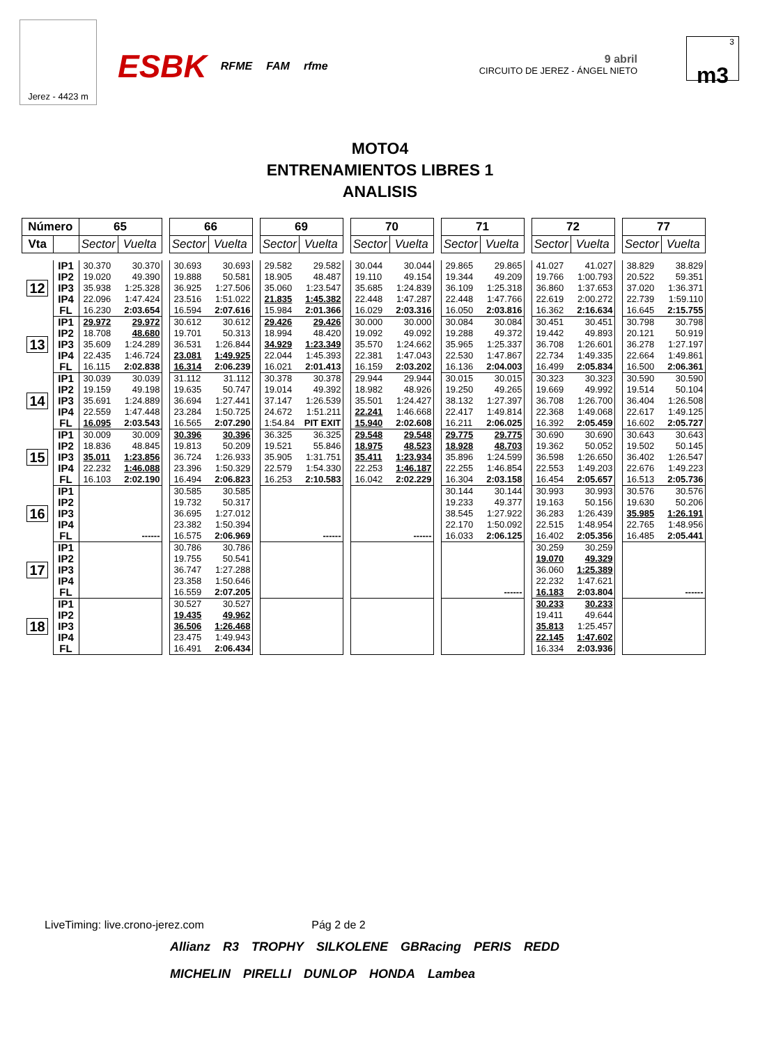Jerez - 4423 m
ESBK RFME FAM rfme
9 abril
CIRCUITO DE JEREZ - ÁNGEL NIETO
3
m3
MOTO4
ENTRENAMIENTOS LIBRES 1
ANALISIS
| Número | | 65 | | | 66 | | | 69 | | | 70 | | | 71 | | | 72 | | | 77 | |
| Vta | | Sector | Vuelta | | Sector | Vuelta | | Sector | Vuelta | | Sector | Vuelta | | Sector | Vuelta | | Sector | Vuelta | | Sector | Vuelta |
| 12 | IP1 | 30.370 | 30.370 | | 30.693 | 30.693 | | 29.582 | 29.582 | | 30.044 | 30.044 | | 29.865 | 29.865 | | 41.027 | 41.027 | | 38.829 | 38.829 |
| | IP2 | 19.020 | 49.390 | | 19.888 | 50.581 | | 18.905 | 48.487 | | 19.110 | 49.154 | | 19.344 | 49.209 | | 19.766 | 1:00.793 | | 20.522 | 59.351 |
| | IP3 | 35.938 | 1:25.328 | | 36.925 | 1:27.506 | | 35.060 | 1:23.547 | | 35.685 | 1:24.839 | | 36.109 | 1:25.318 | | 36.860 | 1:37.653 | | 37.020 | 1:36.371 |
| | IP4 | 22.096 | 1:47.424 | | 23.516 | 1:51.022 | | 21.835 | 1:45.382 | | 22.448 | 1:47.287 | | 22.448 | 1:47.766 | | 22.619 | 2:00.272 | | 22.739 | 1:59.110 |
| | FL | 16.230 | 2:03.654 | | 16.594 | 2:07.616 | | 15.984 | 2:01.366 | | 16.029 | 2:03.316 | | 16.050 | 2:03.816 | | 16.362 | 2:16.634 | | 16.645 | 2:15.755 |
| 13 | IP1 | 29.972 | 29.972 | | 30.612 | 30.612 | | 29.426 | 29.426 | | 30.000 | 30.000 | | 30.084 | 30.084 | | 30.451 | 30.451 | | 30.798 | 30.798 |
| | IP2 | 18.708 | 48.680 | | 19.701 | 50.313 | | 18.994 | 48.420 | | 19.092 | 49.092 | | 19.288 | 49.372 | | 19.442 | 49.893 | | 20.121 | 50.919 |
| | IP3 | 35.609 | 1:24.289 | | 36.531 | 1:26.844 | | 34.929 | 1:23.349 | | 35.570 | 1:24.662 | | 35.965 | 1:25.337 | | 36.708 | 1:26.601 | | 36.278 | 1:27.197 |
| | IP4 | 22.435 | 1:46.724 | | 23.081 | 1:49.925 | | 22.044 | 1:45.393 | | 22.381 | 1:47.043 | | 22.530 | 1:47.867 | | 22.734 | 1:49.335 | | 22.664 | 1:49.861 |
| | FL | 16.115 | 2:02.838 | | 16.314 | 2:06.239 | | 16.021 | 2:01.413 | | 16.159 | 2:03.202 | | 16.136 | 2:04.003 | | 16.499 | 2:05.834 | | 16.500 | 2:06.361 |
| 14 | IP1 | 30.039 | 30.039 | | 31.112 | 31.112 | | 30.378 | 30.378 | | 29.944 | 29.944 | | 30.015 | 30.015 | | 30.323 | 30.323 | | 30.590 | 30.590 |
| | IP2 | 19.159 | 49.198 | | 19.635 | 50.747 | | 19.014 | 49.392 | | 18.982 | 48.926 | | 19.250 | 49.265 | | 19.669 | 49.992 | | 19.514 | 50.104 |
| | IP3 | 35.691 | 1:24.889 | | 36.694 | 1:27.441 | | 37.147 | 1:26.539 | | 35.501 | 1:24.427 | | 38.132 | 1:27.397 | | 36.708 | 1:26.700 | | 36.404 | 1:26.508 |
| | IP4 | 22.559 | 1:47.448 | | 23.284 | 1:50.725 | | 24.672 | 1:51.211 | | 22.241 | 1:46.668 | | 22.417 | 1:49.814 | | 22.368 | 1:49.068 | | 22.617 | 1:49.125 |
| | FL | 16.095 | 2:03.543 | | 16.565 | 2:07.290 | | 1:54.84 | PIT EXIT | | 15.940 | 2:02.608 | | 16.211 | 2:06.025 | | 16.392 | 2:05.459 | | 16.602 | 2:05.727 |
| 15 | IP1 | 30.009 | 30.009 | | 30.396 | 30.396 | | 36.325 | 36.325 | | 29.548 | 29.548 | | 29.775 | 29.775 | | 30.690 | 30.690 | | 30.643 | 30.643 |
| | IP2 | 18.836 | 48.845 | | 19.813 | 50.209 | | 19.521 | 55.846 | | 18.975 | 48.523 | | 18.928 | 48.703 | | 19.362 | 50.052 | | 19.502 | 50.145 |
| | IP3 | 35.011 | 1:23.856 | | 36.724 | 1:26.933 | | 35.905 | 1:31.751 | | 35.411 | 1:23.934 | | 35.896 | 1:24.599 | | 36.598 | 1:26.650 | | 36.402 | 1:26.547 |
| | IP4 | 22.232 | 1:46.088 | | 23.396 | 1:50.329 | | 22.579 | 1:54.330 | | 22.253 | 1:46.187 | | 22.255 | 1:46.854 | | 22.553 | 1:49.203 | | 22.676 | 1:49.223 |
| | FL | 16.103 | 2:02.190 | | 16.494 | 2:06.823 | | 16.253 | 2:10.583 | | 16.042 | 2:02.229 | | 16.304 | 2:03.158 | | 16.454 | 2:05.657 | | 16.513 | 2:05.736 |
| 16 | IP1 | | | | 30.585 | 30.585 | | | | | | | | 30.144 | 30.144 | | 30.993 | 30.993 | | 30.576 | 30.576 |
| | IP2 | | | | 19.732 | 50.317 | | | | | | | | 19.233 | 49.377 | | 19.163 | 50.156 | | 19.630 | 50.206 |
| | IP3 | | | | 36.695 | 1:27.012 | | | | | | | | 38.545 | 1:27.922 | | 36.283 | 1:26.439 | | 35.985 | 1:26.191 |
| | IP4 | | | | 23.382 | 1:50.394 | | | | | | | | 22.170 | 1:50.092 | | 22.515 | 1:48.954 | | 22.765 | 1:48.956 |
| | FL | | ------ | | 16.575 | 2:06.969 | | | ------ | | | ------ | | 16.033 | 2:06.125 | | 16.402 | 2:05.356 | | 16.485 | 2:05.441 |
| 17 | IP1 | | | | 30.786 | 30.786 | | | | | | | | | | | 30.259 | 30.259 | | | |
| | IP2 | | | | 19.755 | 50.541 | | | | | | | | | | | 19.070 | 49.329 | | | |
| | IP3 | | | | 36.747 | 1:27.288 | | | | | | | | | | | 36.060 | 1:25.389 | | | |
| | IP4 | | | | 23.358 | 1:50.646 | | | | | | | | | | | 22.232 | 1:47.621 | | | |
| | FL | | | | 16.559 | 2:07.205 | | | | | | | | | ------ | | 16.183 | 2:03.804 | | | ------ |
| 18 | IP1 | | | | 30.527 | 30.527 | | | | | | | | | | | 30.233 | 30.233 | | | |
| | IP2 | | | | 19.435 | 49.962 | | | | | | | | | | | 19.411 | 49.644 | | | |
| | IP3 | | | | 36.506 | 1:26.468 | | | | | | | | | | | 35.813 | 1:25.457 | | | |
| | IP4 | | | | 23.475 | 1:49.943 | | | | | | | | | | | 22.145 | 1:47.602 | | | |
| | FL | | | | 16.491 | 2:06.434 | | | | | | | | | | | 16.334 | 2:03.936 | | | |
LiveTiming: live.crono-jerez.com Pág 2 de 2
Allianz R3 TROPHY SILKOLENE GBRacing PERIS REDD MICHELIN PIRELLI DUNLOP HONDA Lambea